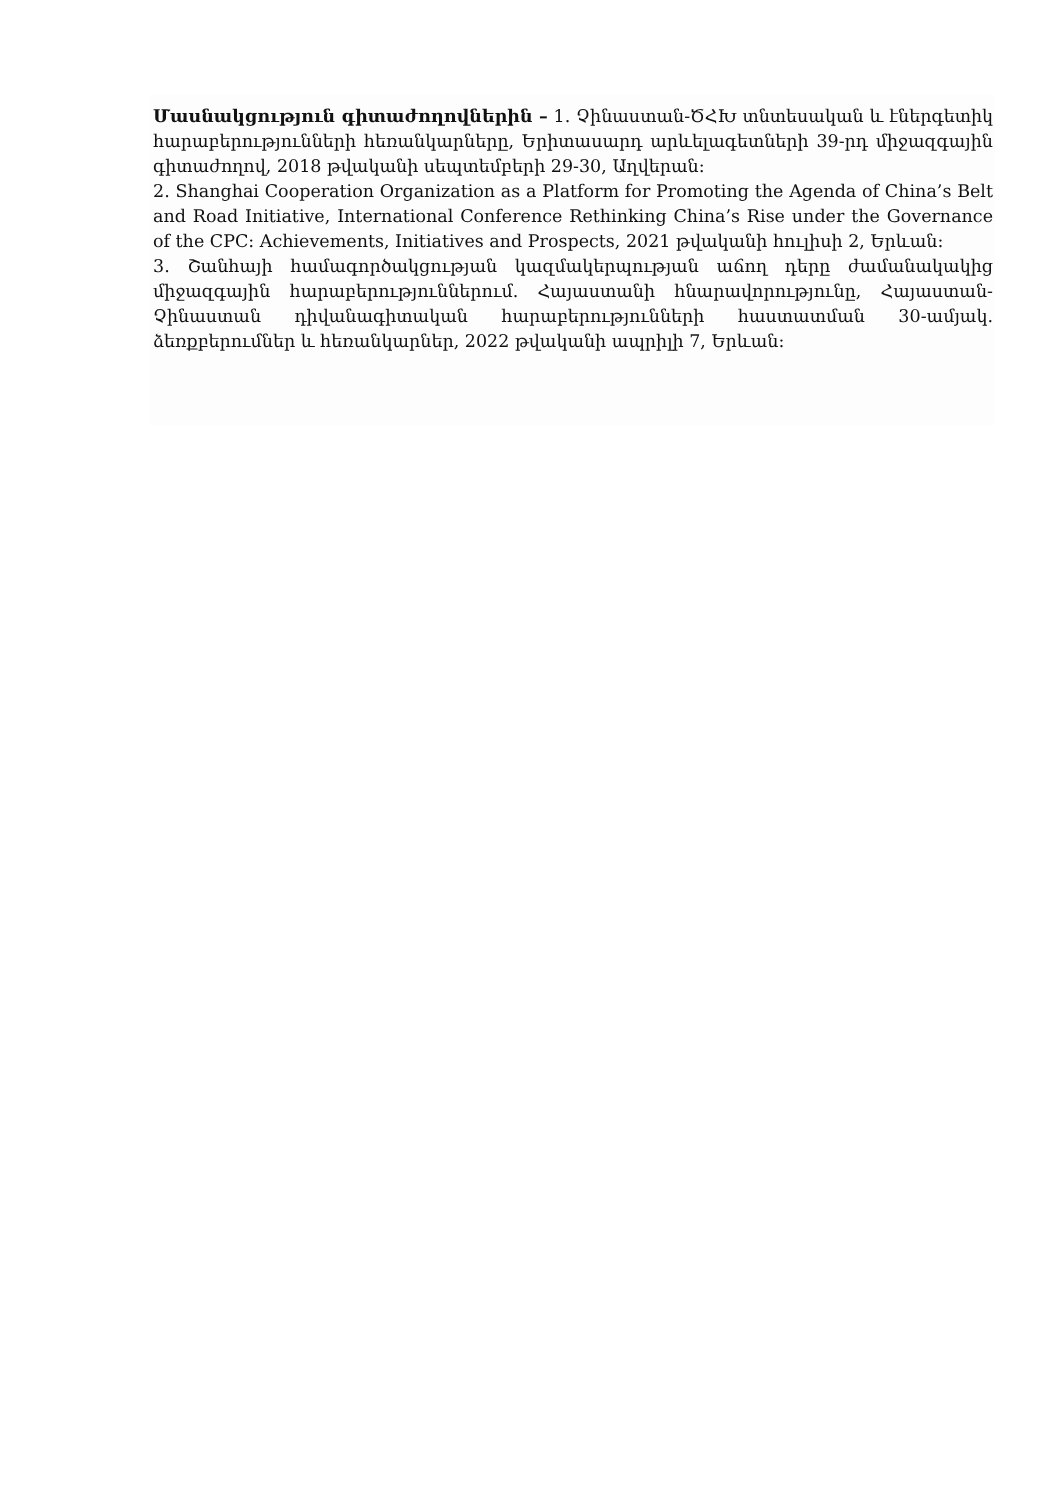Մասնակցություն գիտաժողովներին – 1. Չինաստան-ԾՀԽ տնտեսական և էներգետիկ հարաբերությունների հեռանկարները, Երիտասարդ արևելագետների 39-րդ միջազգային գիտաժողով, 2018 թվականի սեպտեմբերի 29-30, Աղվերան:
2. Shanghai Cooperation Organization as a Platform for Promoting the Agenda of China’s Belt and Road Initiative, International Conference Rethinking China’s Rise under the Governance of the CPC: Achievements, Initiatives and Prospects, 2021 թվականի հուլիսի 2, Երևան:
3. Շանհայի համագործակցության կազմակերպության աճող դերը ժամանակակից միջազգային հարաբերություններում. Հայաստանի հնարավորությունը, Հայաստան-Չինաստան դիվանագիտական հարաբերությունների հաստատման 30-ամյակ. ձեռքբերումներ և հեռանկարներ, 2022 թվականի ապրիլի 7, Երևան: